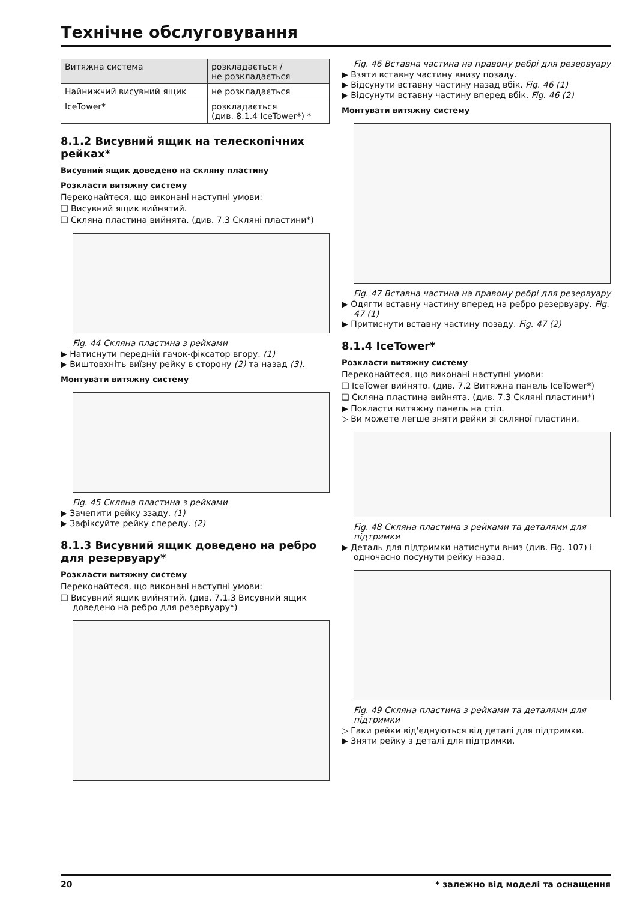Технічне обслуговування
| Витяжна система | розкладається / не розкладається |
| Найнижчий висувний ящик | не розкладається |
| IceTower* | розкладається (див. 8.1.4 IceTower*) * |
8.1.2 Висувний ящик на телескопічних рейках*
Висувний ящик доведено на скляну пластину
Розкласти витяжну систему
Переконайтеся, що виконані наступні умови:
❑ Висувний ящик вийнятий.
❑ Скляна пластина вийнята. (див. 7.3 Скляні пластини*)
Fig. 44 Скляна пластина з рейками
▶ Натиснути передній гачок-фіксатор вгору. (1)
▶ Виштовхніть виїзну рейку в сторону (2) та назад (3).
Монтувати витяжну систему
Fig. 45 Скляна пластина з рейками
▶ Зачепити рейку ззаду. (1)
▶ Зафіксуйте рейку спереду. (2)
8.1.3 Висувний ящик доведено на ребро для резервуару*
Розкласти витяжну систему
Переконайтеся, що виконані наступні умови:
❑ Висувний ящик вийнятий. (див. 7.1.3 Висувний ящик доведено на ребро для резервуару*)
Fig. 46 Вставна частина на правому ребрі для резервуару
▶ Взяти вставну частину внизу позаду.
▶ Відсунути вставну частину назад вбік. Fig. 46 (1)
▶ Відсунути вставну частину вперед вбік. Fig. 46 (2)
Монтувати витяжну систему
Fig. 47 Вставна частина на правому ребрі для резервуару
▶ Одягти вставну частину вперед на ребро резервуару. Fig. 47 (1)
▶ Притиснути вставну частину позаду. Fig. 47 (2)
8.1.4 IceTower*
Розкласти витяжну систему
Переконайтеся, що виконані наступні умови:
❑ IceTower вийнято. (див. 7.2 Витяжна панель IceTower*)
❑ Скляна пластина вийнята. (див. 7.3 Скляні пластини*)
▶ Покласти витяжну панель на стіл.
▷ Ви можете легше зняти рейки зі скляної пластини.
Fig. 48 Скляна пластина з рейками та деталями для підтримки
▶ Деталь для підтримки натиснути вниз (див. Fig. 107) і одночасно посунути рейку назад.
Fig. 49 Скляна пластина з рейками та деталями для підтримки
▷ Гаки рейки від'єднуються від деталі для підтримки.
▶ Зняти рейку з деталі для підтримки.
20 * залежно від моделі та оснащення